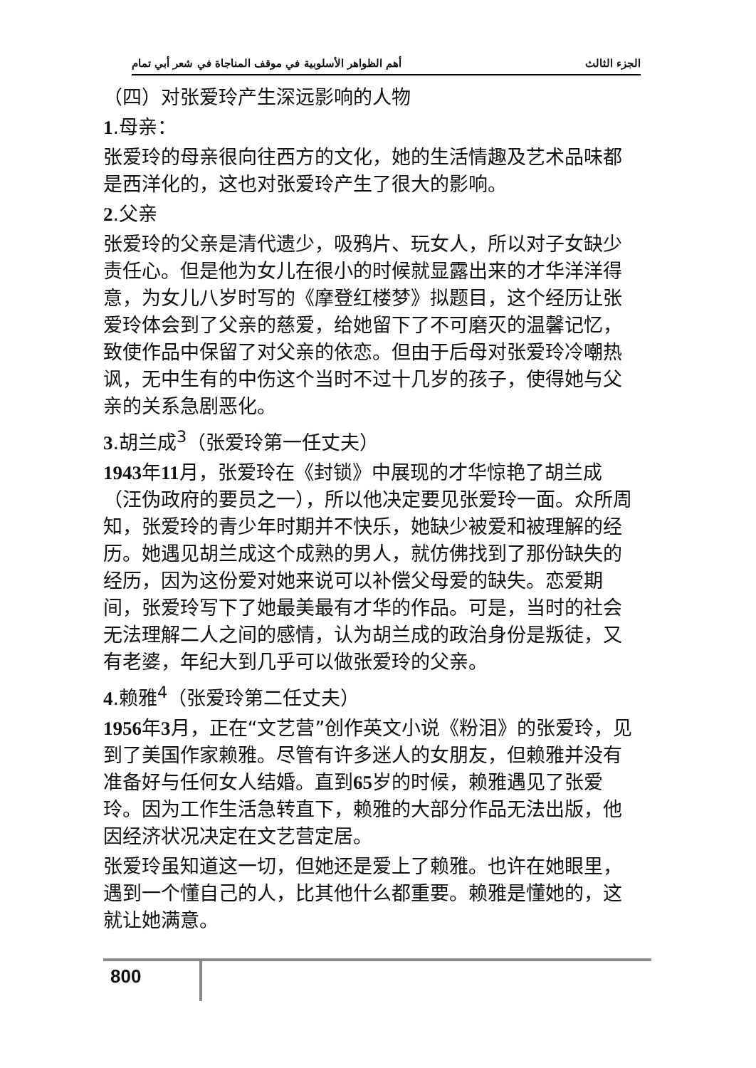أهم الظواهر الأسلوبية في موقف المناجاة في شعر أبي تمام الجزء الثالث
（四）对张爱玲产生深远影响的人物
1.母亲：
张爱玲的母亲很向往西方的文化，她的生活情趣及艺术品味都是西洋化的，这也对张爱玲产生了很大的影响。
2.父亲
张爱玲的父亲是清代遗少，吸鸦片、玩女人，所以对子女缺少责任心。但是他为女儿在很小的时候就显露出来的才华洋洋得意，为女儿八岁时写的《摩登红楼梦》拟题目，这个经历让张爱玲体会到了父亲的慈爱，给她留下了不可磨灭的温馨记忆，致使作品中保留了对父亲的依恋。但由于后母对张爱玲冷嘲热讽，无中生有的中伤这个当时不过十几岁的孩子，使得她与父亲的关系急剧恶化。
3.胡兰成<sup>3</sup>（张爱玲第一任丈夫）
1943年11月，张爱玲在《封锁》中展现的才华惊艳了胡兰成（汪伪政府的要员之一），所以他决定要见张爱玲一面。众所周知，张爱玲的青少年时期并不快乐，她缺少被爱和被理解的经历。她遇见胡兰成这个成熟的男人，就仿佛找到了那份缺失的经历，因为这份爱对她来说可以补偿父母爱的缺失。恋爱期间，张爱玲写下了她最美最有才华的作品。可是，当时的社会无法理解二人之间的感情，认为胡兰成的政治身份是叛徒，又有老婆，年纪大到几乎可以做张爱玲的父亲。
4.赖雅<sup>4</sup>（张爱玲第二任丈夫）
1956年3月，正在“文艺营”创作英文小说《粉泪》的张爱玲，见到了美国作家赖雅。尽管有许多迷人的女朋友，但赖雅并没有准备好与任何女人结婚。直到65岁的时候，赖雅遇见了张爱玲。因为工作生活急转直下，赖雅的大部分作品无法出版，他因经济状况决定在文艺营定居。
张爱玲虽知道这一切，但她还是爱上了赖雅。也许在她眼里，遇到一个懂自己的人，比其他什么都重要。赖雅是懂她的，这就让她满意。
800